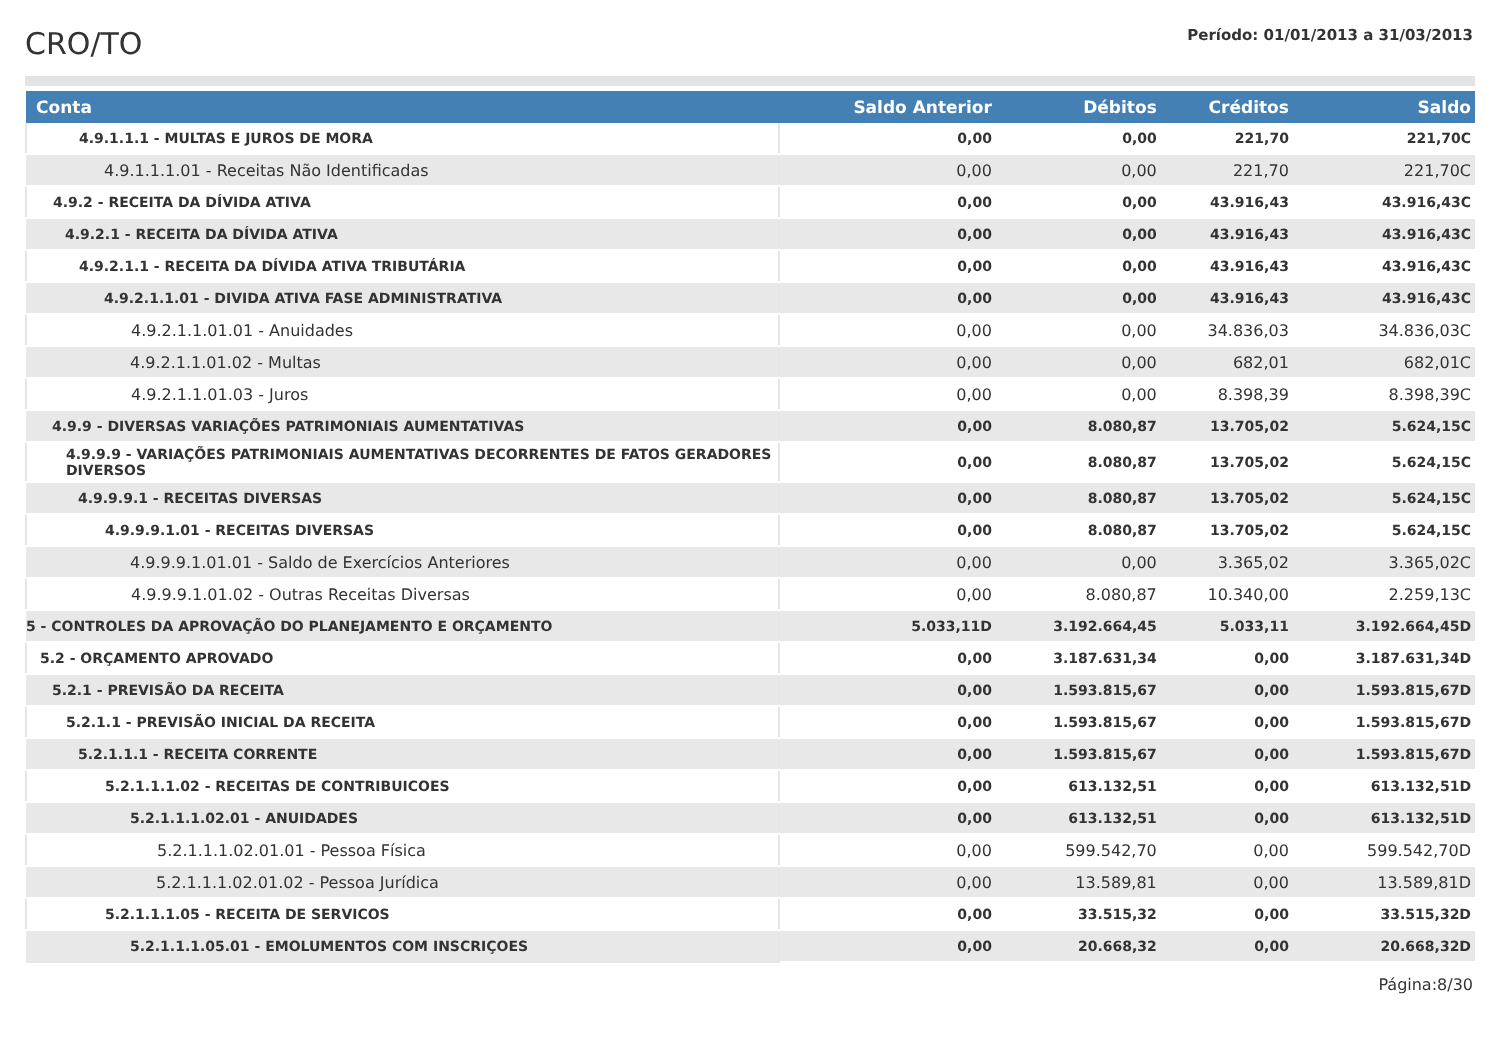CRO/TO
Período: 01/01/2013 a 31/03/2013
| Conta | Saldo Anterior | Débitos | Créditos | Saldo |
| --- | --- | --- | --- | --- |
| 4.9.1.1.1 - MULTAS E JUROS DE MORA | 0,00 | 0,00 | 221,70 | 221,70C |
| 4.9.1.1.1.01 - Receitas Não Identificadas | 0,00 | 0,00 | 221,70 | 221,70C |
| 4.9.2 - RECEITA DA DÍVIDA ATIVA | 0,00 | 0,00 | 43.916,43 | 43.916,43C |
| 4.9.2.1 - RECEITA DA DÍVIDA ATIVA | 0,00 | 0,00 | 43.916,43 | 43.916,43C |
| 4.9.2.1.1 - RECEITA DA DÍVIDA ATIVA TRIBUTÁRIA | 0,00 | 0,00 | 43.916,43 | 43.916,43C |
| 4.9.2.1.1.01 - DIVIDA ATIVA FASE ADMINISTRATIVA | 0,00 | 0,00 | 43.916,43 | 43.916,43C |
| 4.9.2.1.1.01.01 - Anuidades | 0,00 | 0,00 | 34.836,03 | 34.836,03C |
| 4.9.2.1.1.01.02 - Multas | 0,00 | 0,00 | 682,01 | 682,01C |
| 4.9.2.1.1.01.03 - Juros | 0,00 | 0,00 | 8.398,39 | 8.398,39C |
| 4.9.9 - DIVERSAS VARIAÇÕES PATRIMONIAIS AUMENTATIVAS | 0,00 | 8.080,87 | 13.705,02 | 5.624,15C |
| 4.9.9.9 - VARIAÇÕES PATRIMONIAIS AUMENTATIVAS DECORRENTES DE FATOS GERADORES DIVERSOS | 0,00 | 8.080,87 | 13.705,02 | 5.624,15C |
| 4.9.9.9.1 - RECEITAS DIVERSAS | 0,00 | 8.080,87 | 13.705,02 | 5.624,15C |
| 4.9.9.9.1.01 - RECEITAS DIVERSAS | 0,00 | 8.080,87 | 13.705,02 | 5.624,15C |
| 4.9.9.9.1.01.01 - Saldo de Exercícios Anteriores | 0,00 | 0,00 | 3.365,02 | 3.365,02C |
| 4.9.9.9.1.01.02 - Outras Receitas Diversas | 0,00 | 8.080,87 | 10.340,00 | 2.259,13C |
| 5 - CONTROLES DA APROVAÇÃO DO PLANEJAMENTO E ORÇAMENTO | 5.033,11D | 3.192.664,45 | 5.033,11 | 3.192.664,45D |
| 5.2 - ORÇAMENTO APROVADO | 0,00 | 3.187.631,34 | 0,00 | 3.187.631,34D |
| 5.2.1 - PREVISÃO DA RECEITA | 0,00 | 1.593.815,67 | 0,00 | 1.593.815,67D |
| 5.2.1.1 - PREVISÃO INICIAL DA RECEITA | 0,00 | 1.593.815,67 | 0,00 | 1.593.815,67D |
| 5.2.1.1.1 - RECEITA CORRENTE | 0,00 | 1.593.815,67 | 0,00 | 1.593.815,67D |
| 5.2.1.1.1.02 - RECEITAS DE CONTRIBUICOES | 0,00 | 613.132,51 | 0,00 | 613.132,51D |
| 5.2.1.1.1.02.01 - ANUIDADES | 0,00 | 613.132,51 | 0,00 | 613.132,51D |
| 5.2.1.1.1.02.01.01 - Pessoa Física | 0,00 | 599.542,70 | 0,00 | 599.542,70D |
| 5.2.1.1.1.02.01.02 - Pessoa Jurídica | 0,00 | 13.589,81 | 0,00 | 13.589,81D |
| 5.2.1.1.1.05 - RECEITA DE SERVICOS | 0,00 | 33.515,32 | 0,00 | 33.515,32D |
| 5.2.1.1.1.05.01 - EMOLUMENTOS COM INSCRIÇOES | 0,00 | 20.668,32 | 0,00 | 20.668,32D |
Página:8/30